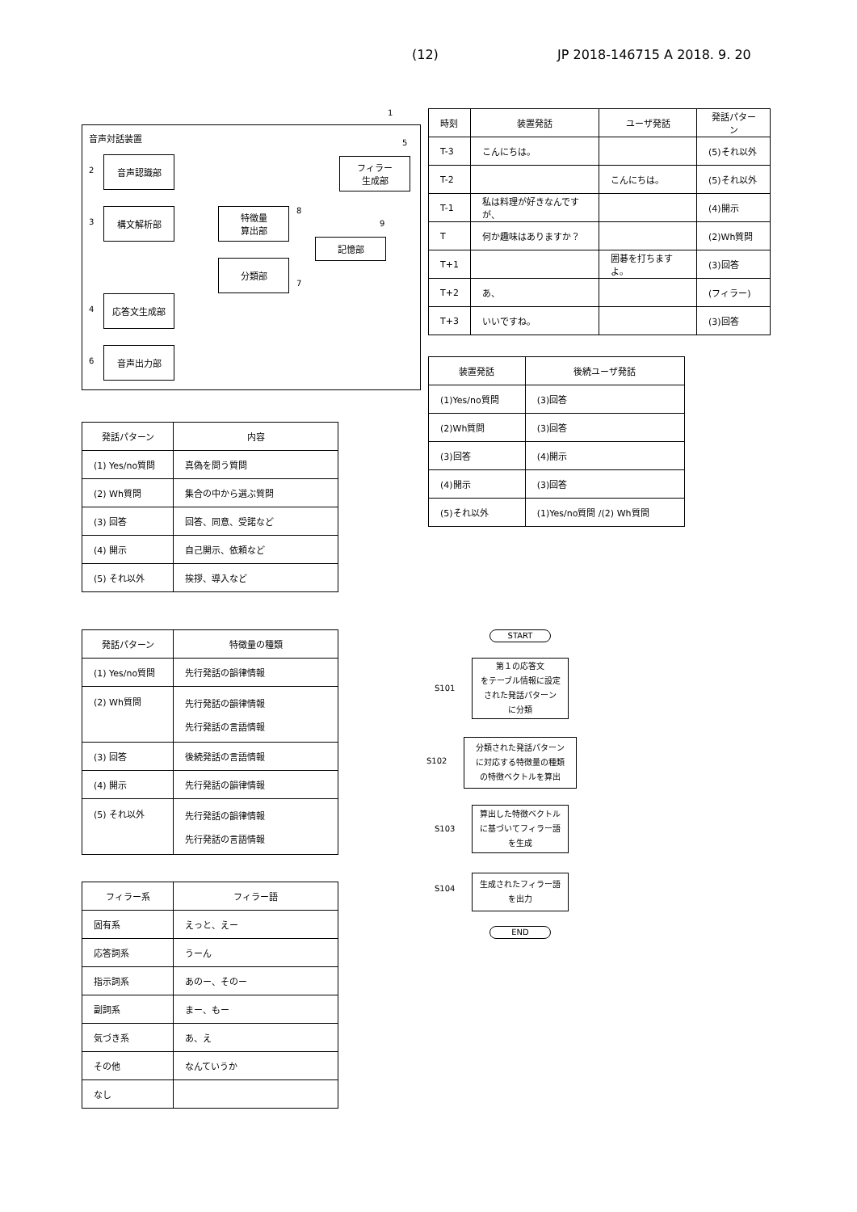(12) JP 2018-146715 A 2018. 9. 20
音声対話装置
音声認識部
構文解析部
応答文生成部
音声出力部
特徴量
算出部
分類部
フィラー
生成部
記憶部
2
3
4
6
8
7
5
9
1
| 時刻 | 装置発話 | ユーザ発話 | 発話パターン |
| --- | --- | --- | --- |
| T-3 | こんにちは。 | | (5)それ以外 |
| T-2 | | こんにちは。 | (5)それ以外 |
| T-1 | 私は料理が好きなんですが、 | | (4)開示 |
| T | 何か趣味はありますか？ | | (2)Wh質問 |
| T+1 | | 囲碁を打ちますよ。 | (3)回答 |
| T+2 | あ、 | | (フィラー) |
| T+3 | いいですね。 | | (3)回答 |
| 装置発話 | 後続ユーザ発話 |
| --- | --- |
| (1)Yes/no質問 | (3)回答 |
| (2)Wh質問 | (3)回答 |
| (3)回答 | (4)開示 |
| (4)開示 | (3)回答 |
| (5)それ以外 | (1)Yes/no質問 /(2) Wh質問 |
| 発話パターン | 内容 |
| --- | --- |
| (1) Yes/no質問 | 真偽を問う質問 |
| (2) Wh質問 | 集合の中から選ぶ質問 |
| (3) 回答 | 回答、同意、受諾など |
| (4) 開示 | 自己開示、依頼など |
| (5) それ以外 | 挨拶、導入など |
| 発話パターン | 特徴量の種類 |
| --- | --- |
| (1) Yes/no質問 | 先行発話の韻律情報 |
| (2) Wh質問 | 先行発話の韻律情報 先行発話の言語情報 |
| (3) 回答 | 後続発話の言語情報 |
| (4) 開示 | 先行発話の韻律情報 |
| (5) それ以外 | 先行発話の韻律情報 先行発話の言語情報 |
| フィラー系 | フィラー語 |
| --- | --- |
| 固有系 | えっと、えー |
| 応答詞系 | うーん |
| 指示詞系 | あのー、そのー |
| 副詞系 | まー、もー |
| 気づき系 | あ、え |
| その他 | なんていうか |
| なし | |
START
第１の応答文
をテーブル情報に設定
された発話パターン
に分類
S101
分類された発話パターン
に対応する特徴量の種類
の特徴ベクトルを算出
S102
算出した特徴ベクトル
に基づいてフィラー語
を生成
S103
生成されたフィラー語
を出力
S104
END